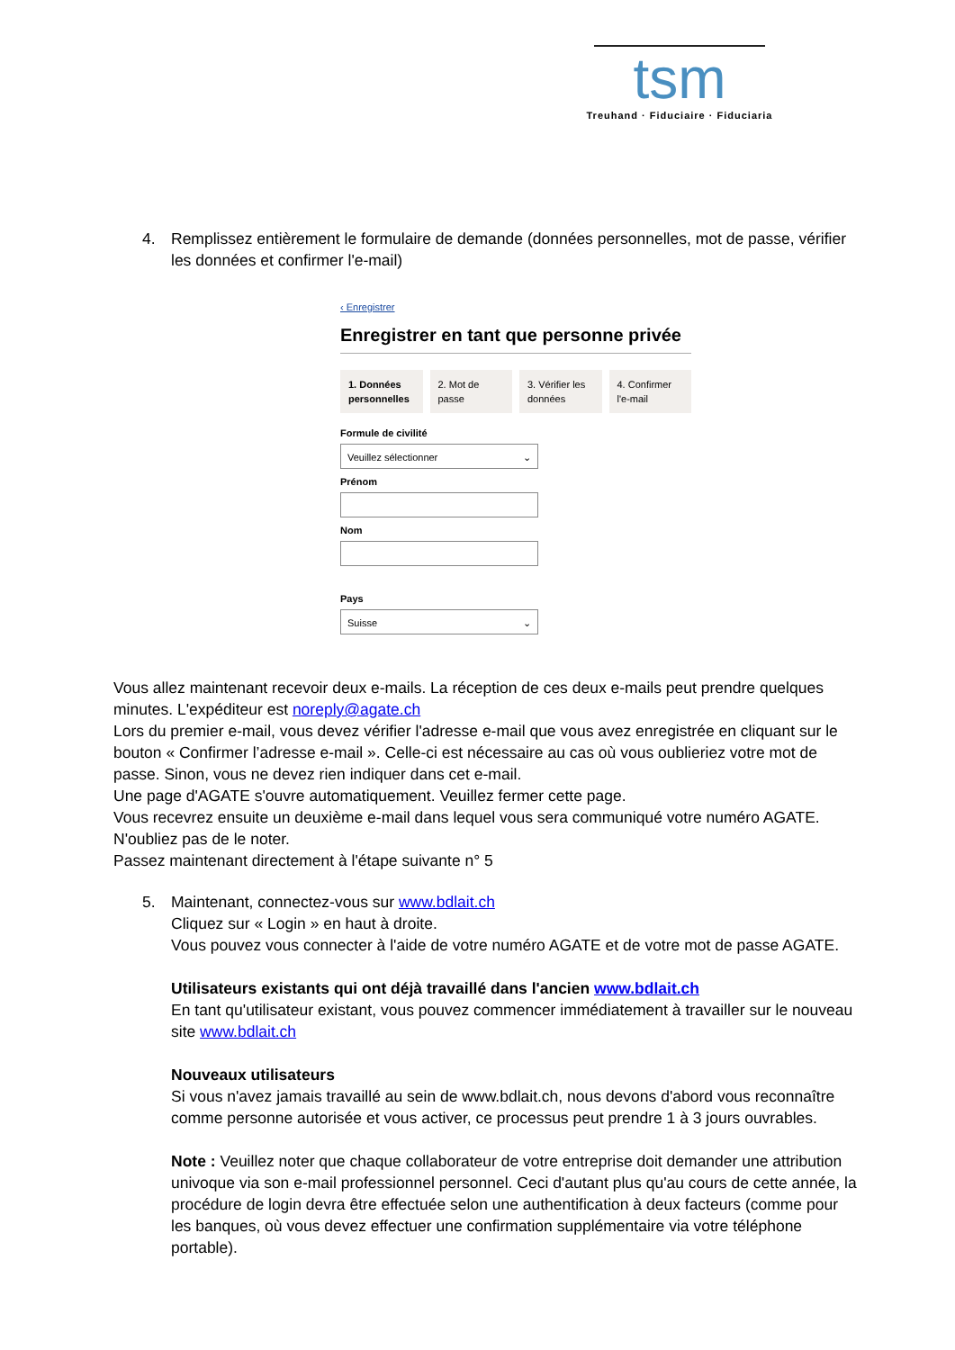tsm
Treuhand · Fiduciaire · Fiduciaria
4.
Remplissez entièrement le formulaire de demande (données personnelles, mot de passe, vérifier les données et confirmer l'e-mail)
‹ Enregistrer
Enregistrer en tant que personne privée
1. Données personnelles
2. Mot de passe
3. Vérifier les données
4. Confirmer l'e-mail
Formule de civilité
Veuillez sélectionner ⌄
Prénom
Nom
Pays
Suisse ⌄
Vous allez maintenant recevoir deux e-mails. La réception de ces deux e-mails peut prendre quelques minutes. L'expéditeur est noreply@agate.ch
Lors du premier e-mail, vous devez vérifier l'adresse e-mail que vous avez enregistrée en cliquant sur le bouton « Confirmer l’adresse e-mail ». Celle-ci est nécessaire au cas où vous oublieriez votre mot de passe. Sinon, vous ne devez rien indiquer dans cet e-mail.
Une page d'AGATE s'ouvre automatiquement. Veuillez fermer cette page.
Vous recevrez ensuite un deuxième e-mail dans lequel vous sera communiqué votre numéro AGATE. N'oubliez pas de le noter.
Passez maintenant directement à l'étape suivante n° 5
5.
Maintenant, connectez-vous sur www.bdlait.ch
Cliquez sur « Login » en haut à droite.
Vous pouvez vous connecter à l'aide de votre numéro AGATE et de votre mot de passe AGATE.
Utilisateurs existants qui ont déjà travaillé dans l'ancien www.bdlait.ch
En tant qu'utilisateur existant, vous pouvez commencer immédiatement à travailler sur le nouveau site www.bdlait.ch
Nouveaux utilisateurs
Si vous n'avez jamais travaillé au sein de www.bdlait.ch, nous devons d'abord vous reconnaître comme personne autorisée et vous activer, ce processus peut prendre 1 à 3 jours ouvrables.
Note : Veuillez noter que chaque collaborateur de votre entreprise doit demander une attribution univoque via son e-mail professionnel personnel. Ceci d'autant plus qu'au cours de cette année, la procédure de login devra être effectuée selon une authentification à deux facteurs (comme pour les banques, où vous devez effectuer une confirmation supplémentaire via votre téléphone portable).